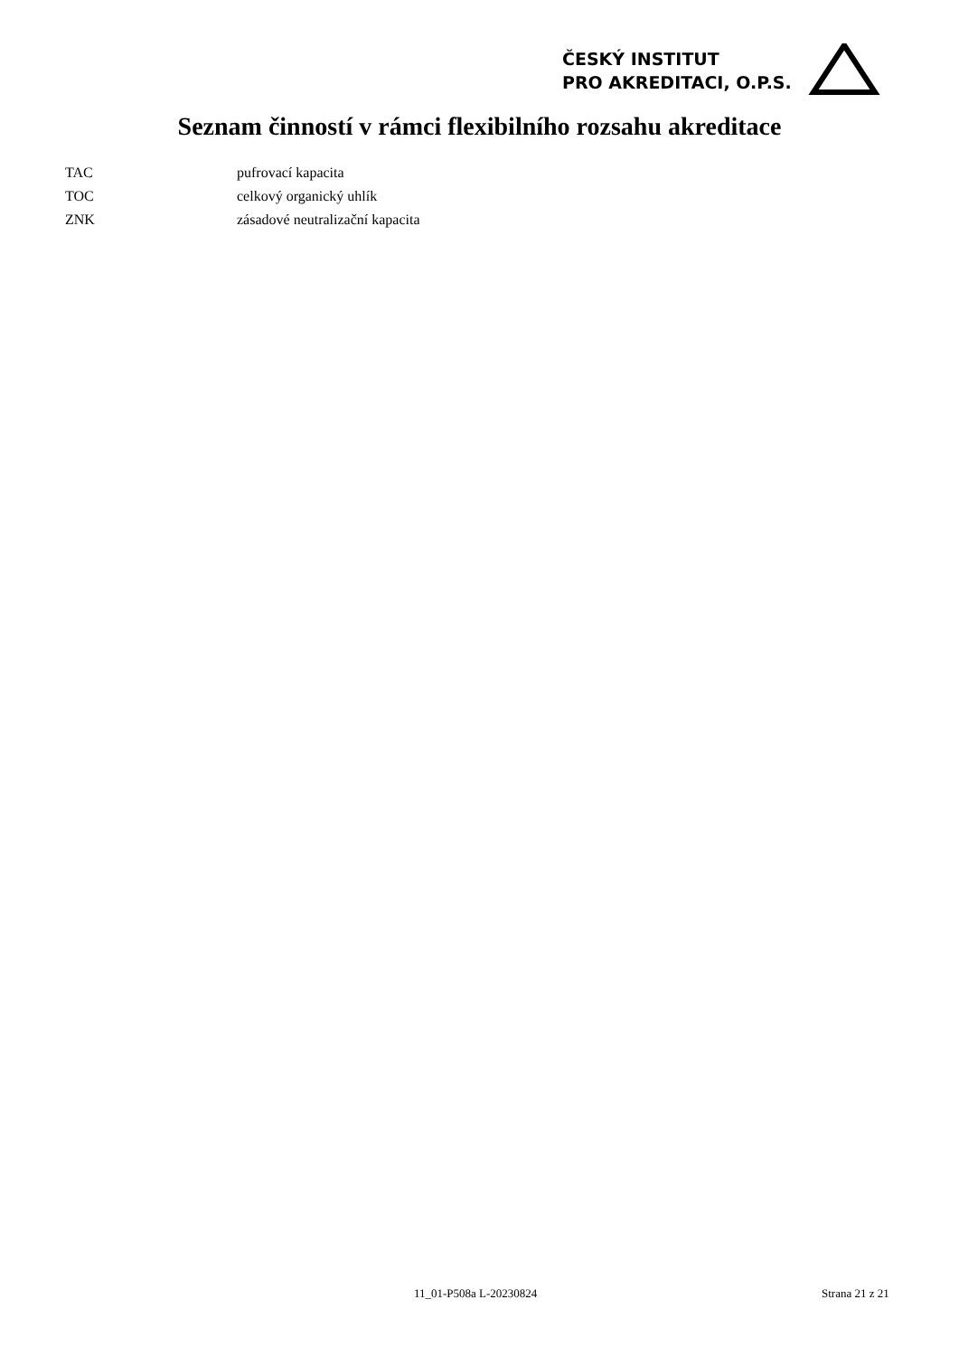ČESKÝ INSTITUT
PRO AKREDITACI, O.P.S.
Seznam činností v rámci flexibilního rozsahu akreditace
| TAC | pufrovací kapacita |
| TOC | celkový organický uhlík |
| ZNK | zásadové neutralizační kapacita |
11_01-P508a L-20230824 Strana 21 z 21